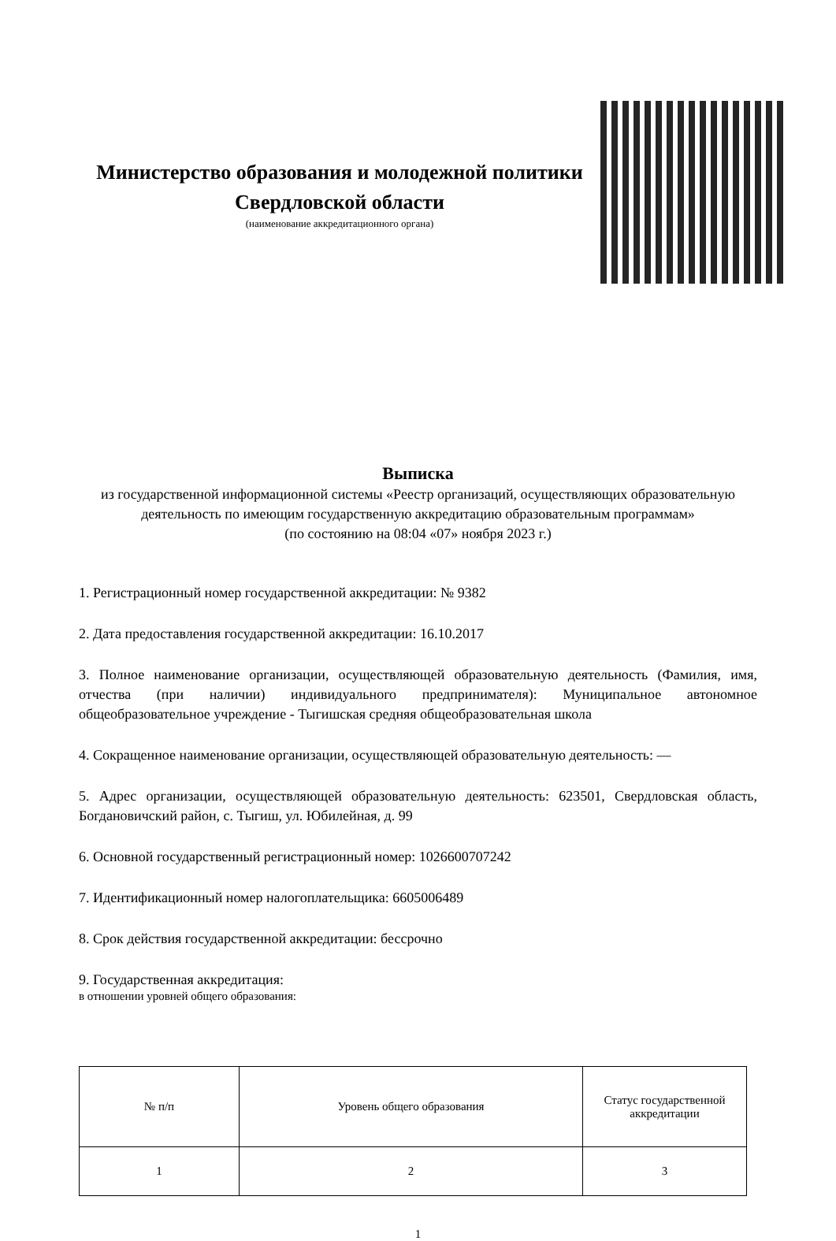Министерство образования и молодежной политики Свердловской области
(наименование аккредитационного органа)
Выписка
из государственной информационной системы «Реестр организаций, осуществляющих образовательную деятельность по имеющим государственную аккредитацию образовательным программам»
(по состоянию на 08:04 «07» ноября 2023 г.)
1. Регистрационный номер государственной аккредитации: № 9382
2. Дата предоставления государственной аккредитации: 16.10.2017
3. Полное наименование организации, осуществляющей образовательную деятельность (Фамилия, имя, отчества (при наличии) индивидуального предпринимателя): Муниципальное автономное общеобразовательное учреждение - Тыгишская средняя общеобразовательная школа
4. Сокращенное наименование организации, осуществляющей образовательную деятельность: —
5. Адрес организации, осуществляющей образовательную деятельность: 623501, Свердловская область, Богдановичский район, с. Тыгиш, ул. Юбилейная, д. 99
6. Основной государственный регистрационный номер: 1026600707242
7. Идентификационный номер налогоплательщика: 6605006489
8. Срок действия государственной аккредитации: бессрочно
9. Государственная аккредитация:
в отношении уровней общего образования:
| № п/п | Уровень общего образования | Статус государственной аккредитации |
| --- | --- | --- |
| 1 | 2 | 3 |
1